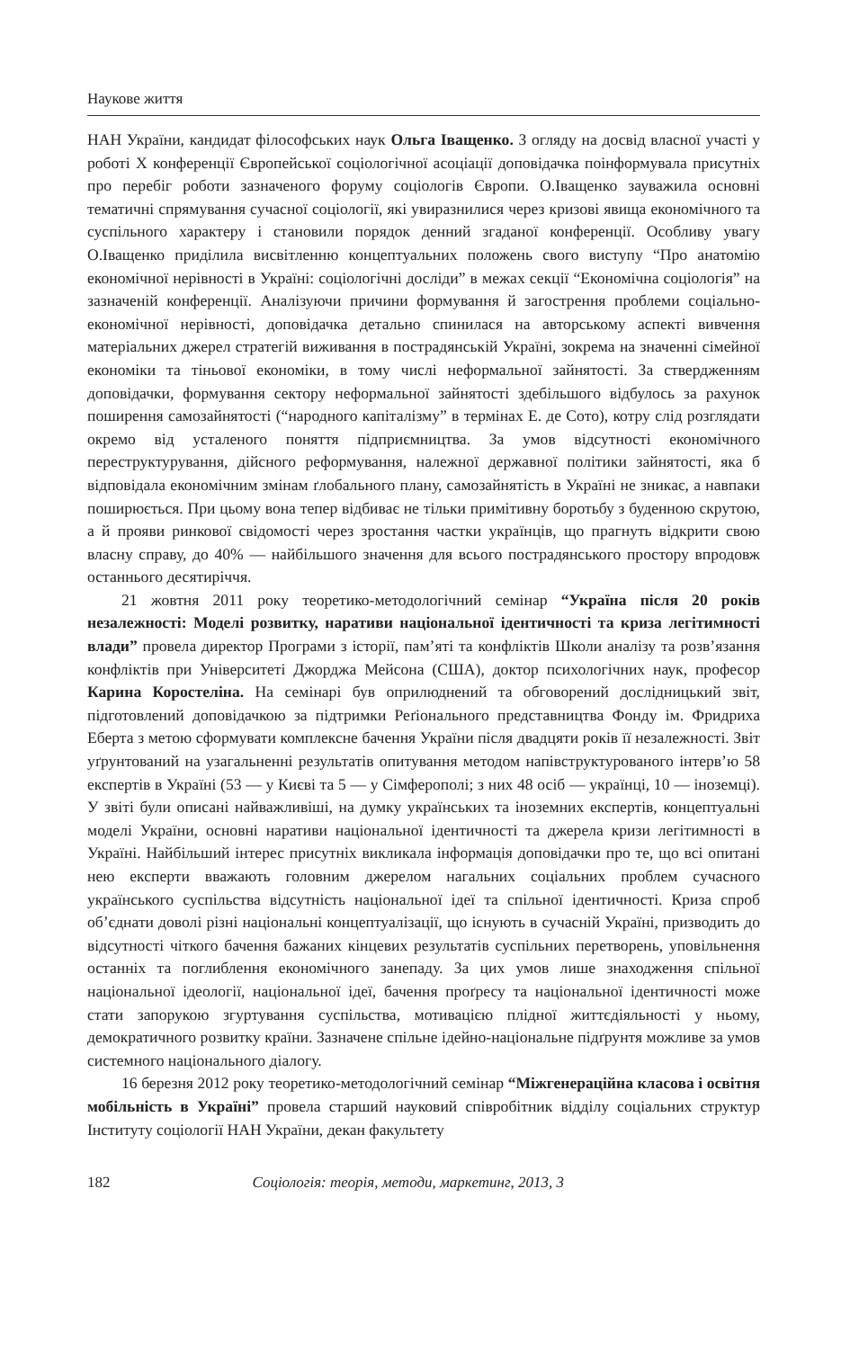Наукове життя
НАН України, кандидат філософських наук Ольга Іващенко. З огляду на досвід власної участі у роботі Х конференції Європейської соціологічної асоціації доповідачка поінформувала присутніх про перебіг роботи зазначеного форуму соціологів Європи. О.Іващенко зауважила основні тематичні спрямування сучасної соціології, які увиразнилися через кризові явища економічного та суспільного характеру і становили порядок денний згаданої конференції. Особливу увагу О.Іващенко приділила висвітленню концептуальних положень свого виступу “Про анатомію економічної нерівності в Україні: соціологічні досліди” в межах секції “Економічна соціологія” на зазначеній конференції. Аналізуючи причини формування й загострення проблеми соціально-економічної нерівності, доповідачка детально спинилася на авторському аспекті вивчення матеріальних джерел стратегій виживання в пострадянській Україні, зокрема на значенні сімейної економіки та тіньової економіки, в тому числі неформальної зайнятості. За ствердженням доповідачки, формування сектору неформальної зайнятості здебільшого відбулось за рахунок поширення самозайнятості (“народного капіталізму” в термінах Е. де Сото), котру слід розглядати окремо від усталеного поняття підприємництва. За умов відсутності економічного переструктурування, дійсного реформування, належної державної політики зайнятості, яка б відповідала економічним змінам ґлобального плану, самозайнятість в Україні не зникає, а навпаки поширюється. При цьому вона тепер відбиває не тільки примітивну боротьбу з буденною скрутою, а й прояви ринкової свідомості через зростання частки українців, що прагнуть відкрити свою власну справу, до 40% — найбільшого значення для всього пострадянського простору впродовж останнього десятиріччя.
21 жовтня 2011 року теоретико-методологічний семінар “Україна після 20 років незалежності: Моделі розвитку, наративи національної ідентичності та криза легітимності влади” провела директор Програми з історії, пам’яті та конфліктів Школи аналізу та розв’язання конфліктів при Університеті Джорджа Мейсона (США), доктор психологічних наук, професор Карина Коростеліна. На семінарі був оприлюднений та обговорений дослідницький звіт, підготовлений доповідачкою за підтримки Реґіонального представництва Фонду ім. Фридриха Еберта з метою сформувати комплексне бачення України після двадцяти років її незалежності. Звіт уґрунтований на узагальненні результатів опитування методом напівструктурованого інтерв’ю 58 експертів в Україні (53 — у Києві та 5 — у Сімферополі; з них 48 осіб — українці, 10 — іноземці). У звіті були описані найважливіші, на думку українських та іноземних експертів, концептуальні моделі України, основні наративи національної ідентичності та джерела кризи легітимності в Україні. Найбільший інтерес присутніх викликала інформація доповідачки про те, що всі опитані нею експерти вважають головним джерелом нагальних соціальних проблем сучасного українського суспільства відсутність національної ідеї та спільної ідентичності. Криза спроб об’єднати доволі різні національні концептуалізації, що існують в сучасній Україні, призводить до відсутності чіткого бачення бажаних кінцевих результатів суспільних перетворень, уповільнення останніх та поглиблення економічного занепаду. За цих умов лише знаходження спільної національної ідеології, національної ідеї, бачення проґресу та національної ідентичності може стати запорукою згуртування суспільства, мотивацією плідної життєдіяльності у ньому, демократичного розвитку країни. Зазначене спільне ідейно-національне підґрунтя можливе за умов системного національного діалогу.
16 березня 2012 року теоретико-методологічний семінар “Міжгенераційна класова і освітня мобільність в Україні” провела старший науковий співробітник відділу соціальних структур Інституту соціології НАН України, декан факультету
182 Соціологія: теорія, методи, маркетинг, 2013, 3